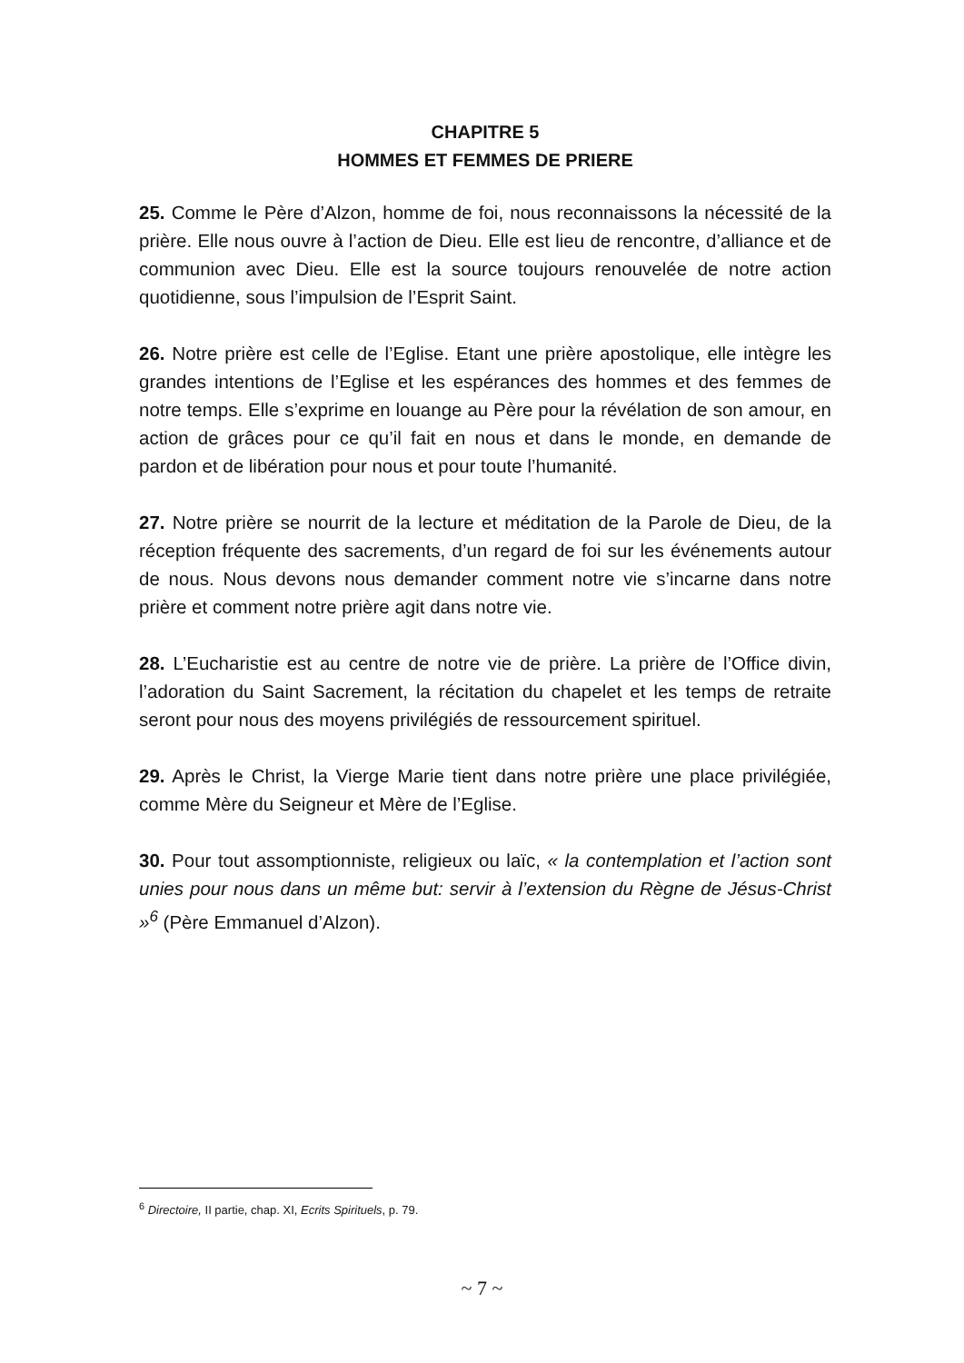CHAPITRE 5
HOMMES ET FEMMES DE PRIERE
25. Comme le Père d’Alzon, homme de foi, nous reconnaissons la nécessité de la prière. Elle nous ouvre à l’action de Dieu. Elle est lieu de rencontre, d’alliance et de communion avec Dieu. Elle est la source toujours renouvelée de notre action quotidienne, sous l’impulsion de l’Esprit Saint.
26. Notre prière est celle de l’Eglise. Etant une prière apostolique, elle intègre les grandes intentions de l’Eglise et les espérances des hommes et des femmes de notre temps. Elle s’exprime en louange au Père pour la révélation de son amour, en action de grâces pour ce qu’il fait en nous et dans le monde, en demande de pardon et de libération pour nous et pour toute l’humanité.
27. Notre prière se nourrit de la lecture et méditation de la Parole de Dieu, de la réception fréquente des sacrements, d’un regard de foi sur les événements autour de nous. Nous devons nous demander comment notre vie s’incarne dans notre prière et comment notre prière agit dans notre vie.
28. L’Eucharistie est au centre de notre vie de prière. La prière de l’Office divin, l’adoration du Saint Sacrement, la récitation du chapelet et les temps de retraite seront pour nous des moyens privilégiés de ressourcement spirituel.
29. Après le Christ, la Vierge Marie tient dans notre prière une place privilégiée, comme Mère du Seigneur et Mère de l’Eglise.
30. Pour tout assomptionniste, religieux ou laïc, « la contemplation et l’action sont unies pour nous dans un même but: servir à l’extension du Règne de Jésus-Christ »<sup>6</sup> (Père Emmanuel d’Alzon).
<sup>6</sup> Directoire, II partie, chap. XI, Ecrits Spirituels, p. 79.
~ 7 ~